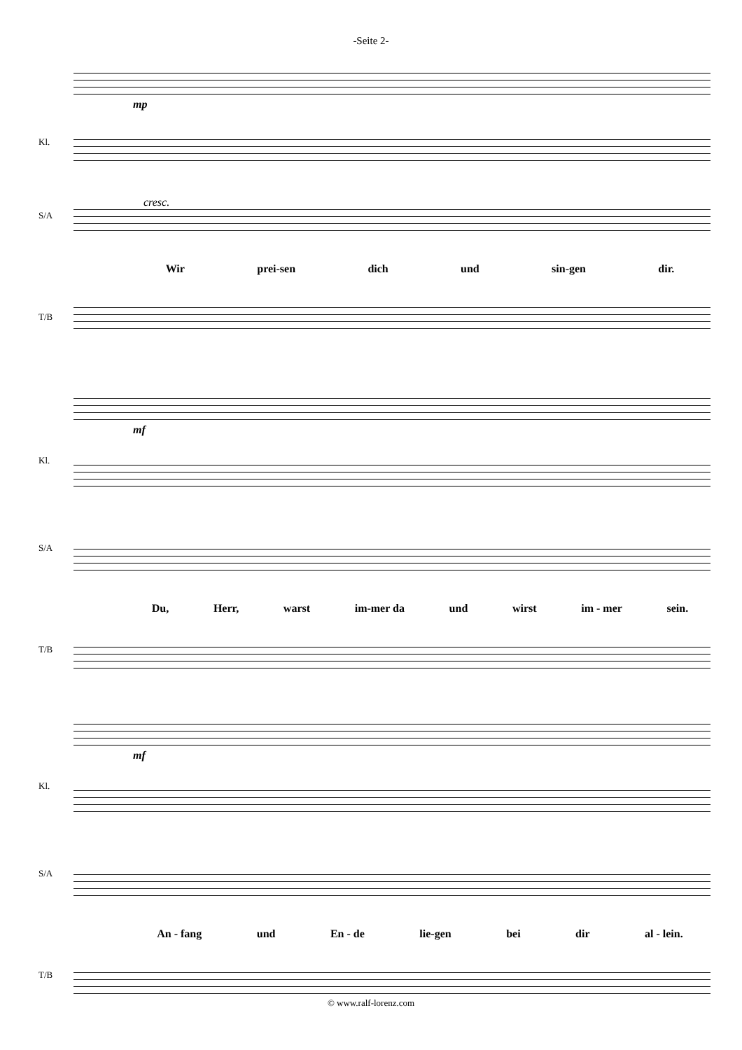-Seite 2-
Kl.
mp
S/A
cresc.
Wir prei-sen dich und sin-gen dir.
T/B
Kl.
mf
S/A
Du, Herr, warst im-mer da und wirst im - mer sein.
T/B
Kl.
mf
S/A
An - fang und En - de lie-gen bei dir al - lein.
T/B
© www.ralf-lorenz.com